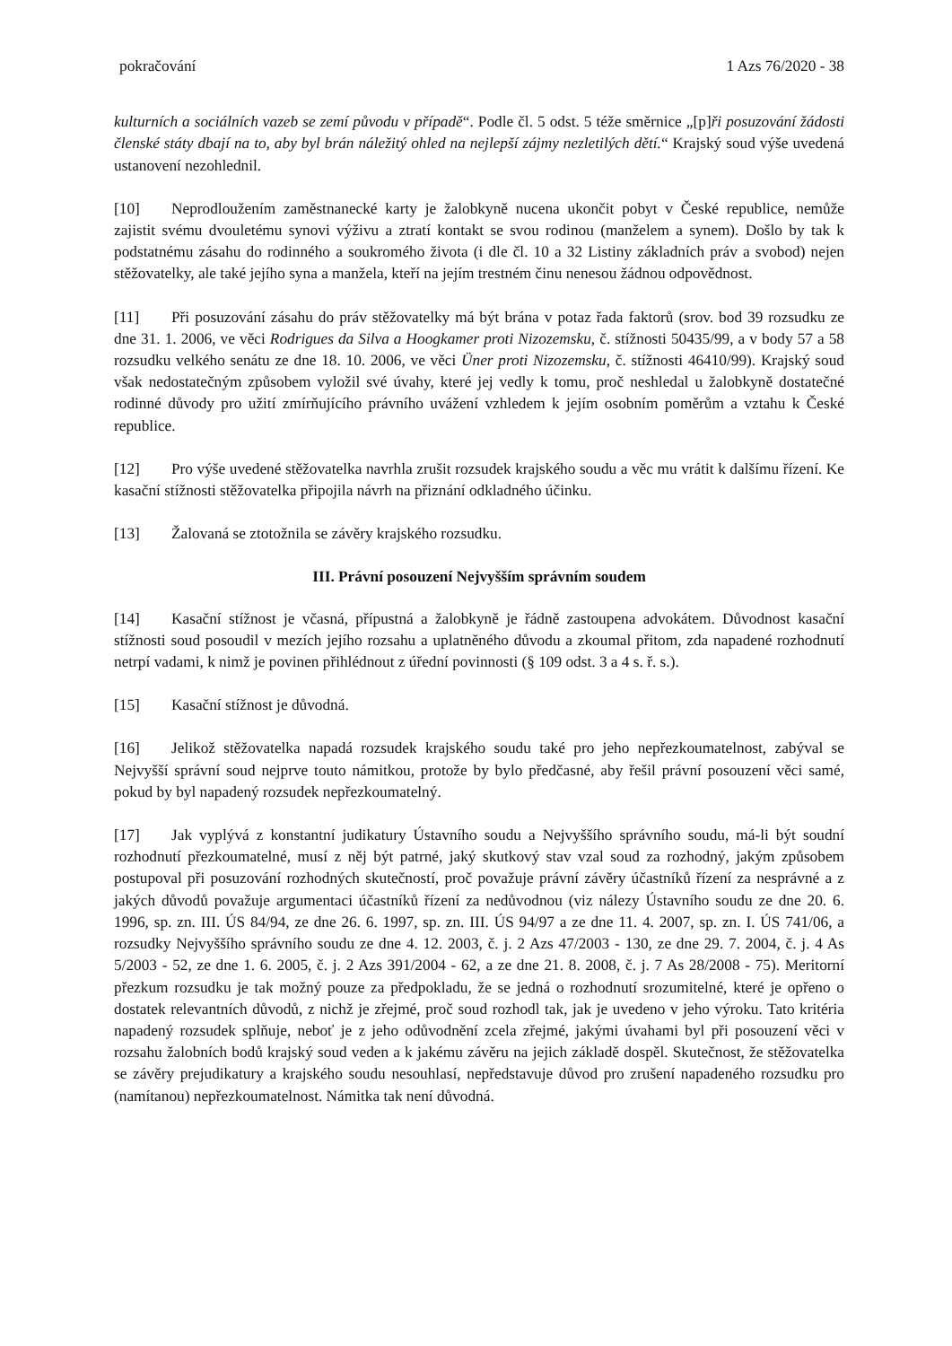pokračování 1 Azs 76/2020 - 38
kulturních a sociálních vazeb se zemí původu v případě“. Podle čl. 5 odst. 5 téže směrnice „[p]ři posuzování žádosti členské státy dbají na to, aby byl brán náležitý ohled na nejlepší zájmy nezletilých dětí.“ Krajský soud výše uvedená ustanovení nezohlednil.
[10] Neprodloužením zaměstnanecké karty je žalobkyně nucena ukončit pobyt v České republice, nemůže zajistit svému dvouletému synovi výživu a ztratí kontakt se svou rodinou (manželem a synem). Došlo by tak k podstatnému zásahu do rodinného a soukromého života (i dle čl. 10 a 32 Listiny základních práv a svobod) nejen stěžovatelky, ale také jejího syna a manžela, kteří na jejím trestném činu nenesou žádnou odpovědnost.
[11] Při posuzování zásahu do práv stěžovatelky má být brána v potaz řada faktorů (srov. bod 39 rozsudku ze dne 31. 1. 2006, ve věci Rodrigues da Silva a Hoogkamer proti Nizozemsku, č. stížnosti 50435/99, a v body 57 a 58 rozsudku velkého senátu ze dne 18. 10. 2006, ve věci Üner proti Nizozemsku, č. stížnosti 46410/99). Krajský soud však nedostatečným způsobem vyložil své úvahy, které jej vedly k tomu, proč neshledal u žalobkyně dostatečné rodinné důvody pro užití zmírňujícího právního uvážení vzhledem k jejím osobním poměrům a vztahu k České republice.
[12] Pro výše uvedené stěžovatelka navrhla zrušit rozsudek krajského soudu a věc mu vrátit k dalšímu řízení. Ke kasační stížnosti stěžovatelka připojila návrh na přiznání odkladného účinku.
[13] Žalovaná se ztotožnila se závěry krajského rozsudku.
III. Právní posouzení Nejvyšším správním soudem
[14] Kasační stížnost je včasná, přípustná a žalobkyně je řádně zastoupena advokátem. Důvodnost kasační stížnosti soud posoudil v mezích jejího rozsahu a uplatněného důvodu a zkoumal přitom, zda napadené rozhodnutí netrpí vadami, k nimž je povinen přihlédnout z úřední povinnosti (§ 109 odst. 3 a 4 s. ř. s.).
[15] Kasační stížnost je důvodná.
[16] Jelikož stěžovatelka napadá rozsudek krajského soudu také pro jeho nepřezkoumatelnost, zabýval se Nejvyšší správní soud nejprve touto námitkou, protože by bylo předčasné, aby řešil právní posouzení věci samé, pokud by byl napadený rozsudek nepřezkoumatelný.
[17] Jak vyplývá z konstantní judikatury Ústavního soudu a Nejvyššího správního soudu, má-li být soudní rozhodnutí přezkoumatelné, musí z něj být patrné, jaký skutkový stav vzal soud za rozhodný, jakým způsobem postupoval při posuzování rozhodných skutečností, proč považuje právní závěry účastníků řízení za nesprávné a z jakých důvodů považuje argumentaci účastníků řízení za nedůvodnou (viz nálezy Ústavního soudu ze dne 20. 6. 1996, sp. zn. III. ÚS 84/94, ze dne 26. 6. 1997, sp. zn. III. ÚS 94/97 a ze dne 11. 4. 2007, sp. zn. I. ÚS 741/06, a rozsudky Nejvyššího správního soudu ze dne 4. 12. 2003, č. j. 2 Azs 47/2003 - 130, ze dne 29. 7. 2004, č. j. 4 As 5/2003 - 52, ze dne 1. 6. 2005, č. j. 2 Azs 391/2004 - 62, a ze dne 21. 8. 2008, č. j. 7 As 28/2008 - 75). Meritorní přezkum rozsudku je tak možný pouze za předpokladu, že se jedná o rozhodnutí srozumitelné, které je opřeno o dostatek relevantních důvodů, z nichž je zřejmé, proč soud rozhodl tak, jak je uvedeno v jeho výroku. Tato kritéria napadený rozsudek splňuje, neboť je z jeho odůvodnění zcela zřejmé, jakými úvahami byl při posouzení věci v rozsahu žalobních bodů krajský soud veden a k jakému závěru na jejich základě dospěl. Skutečnost, že stěžovatelka se závěry prejudikatury a krajského soudu nesouhlasí, nepředstavuje důvod pro zrušení napadeného rozsudku pro (namítanou) nepřezkoumatelnost. Námitka tak není důvodná.